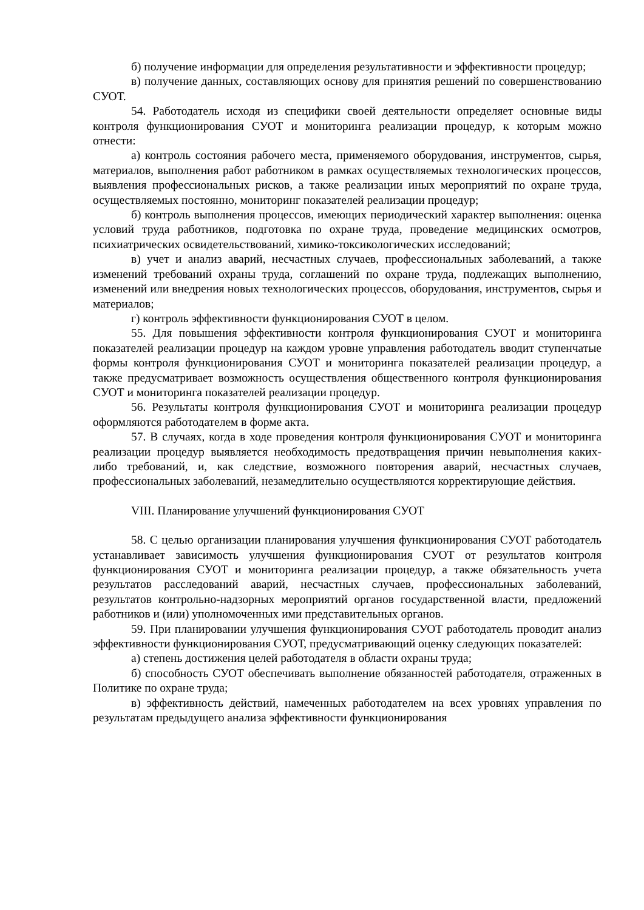б) получение информации для определения результативности и эффективности процедур;
в) получение данных, составляющих основу для принятия решений по совершенствованию СУОТ.
54. Работодатель исходя из специфики своей деятельности определяет основные виды контроля функционирования СУОТ и мониторинга реализации процедур, к которым можно отнести:
а) контроль состояния рабочего места, применяемого оборудования, инструментов, сырья, материалов, выполнения работ работником в рамках осуществляемых технологических процессов, выявления профессиональных рисков, а также реализации иных мероприятий по охране труда, осуществляемых постоянно, мониторинг показателей реализации процедур;
б) контроль выполнения процессов, имеющих периодический характер выполнения: оценка условий труда работников, подготовка по охране труда, проведение медицинских осмотров, психиатрических освидетельствований, химико-токсикологических исследований;
в) учет и анализ аварий, несчастных случаев, профессиональных заболеваний, а также изменений требований охраны труда, соглашений по охране труда, подлежащих выполнению, изменений или внедрения новых технологических процессов, оборудования, инструментов, сырья и материалов;
г) контроль эффективности функционирования СУОТ в целом.
55. Для повышения эффективности контроля функционирования СУОТ и мониторинга показателей реализации процедур на каждом уровне управления работодатель вводит ступенчатые формы контроля функционирования СУОТ и мониторинга показателей реализации процедур, а также предусматривает возможность осуществления общественного контроля функционирования СУОТ и мониторинга показателей реализации процедур.
56. Результаты контроля функционирования СУОТ и мониторинга реализации процедур оформляются работодателем в форме акта.
57. В случаях, когда в ходе проведения контроля функционирования СУОТ и мониторинга реализации процедур выявляется необходимость предотвращения причин невыполнения каких-либо требований, и, как следствие, возможного повторения аварий, несчастных случаев, профессиональных заболеваний, незамедлительно осуществляются корректирующие действия.
VIII. Планирование улучшений функционирования СУОТ
58. С целью организации планирования улучшения функционирования СУОТ работодатель устанавливает зависимость улучшения функционирования СУОТ от результатов контроля функционирования СУОТ и мониторинга реализации процедур, а также обязательность учета результатов расследований аварий, несчастных случаев, профессиональных заболеваний, результатов контрольно-надзорных мероприятий органов государственной власти, предложений работников и (или) уполномоченных ими представительных органов.
59. При планировании улучшения функционирования СУОТ работодатель проводит анализ эффективности функционирования СУОТ, предусматривающий оценку следующих показателей:
а) степень достижения целей работодателя в области охраны труда;
б) способность СУОТ обеспечивать выполнение обязанностей работодателя, отраженных в Политике по охране труда;
в) эффективность действий, намеченных работодателем на всех уровнях управления по результатам предыдущего анализа эффективности функционирования